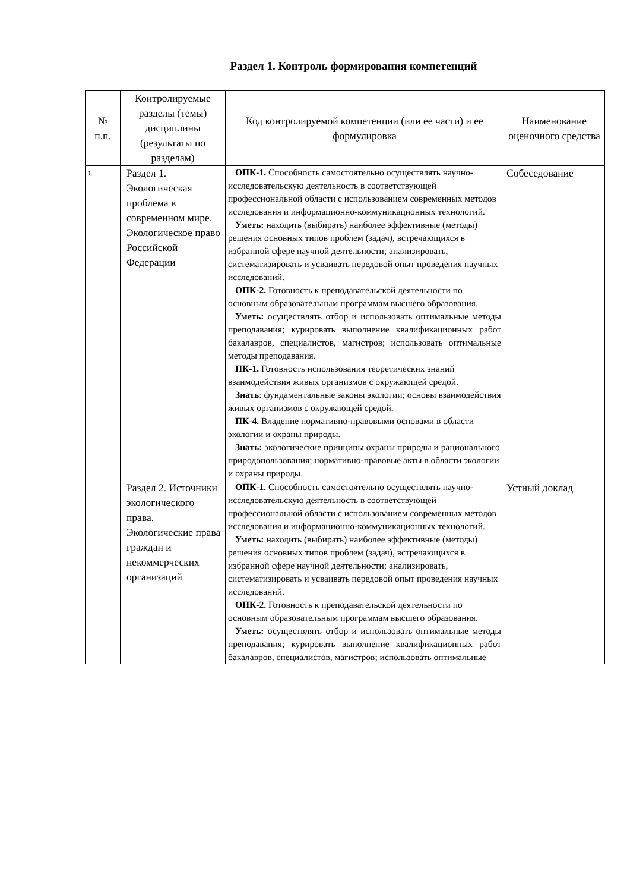Раздел 1. Контроль формирования компетенций
| № п.п. | Контролируемые разделы (темы) дисциплины (результаты по разделам) | Код контролируемой компетенции (или ее части) и ее формулировка | Наименование оценочного средства |
| --- | --- | --- | --- |
| 1. | Раздел 1. Экологическая проблема в современном мире. Экологическое право Российской Федерации | ОПК-1. Способность самостоятельно осуществлять научно-исследовательскую деятельность в соответствующей профессиональной области с использованием современных методов исследования и информационно-коммуникационных технологий. Уметь: находить (выбирать) наиболее эффективные (методы) решения основных типов проблем (задач), встречающихся в избранной сфере научной деятельности; анализировать, систематизировать и усваивать передовой опыт проведения научных исследований. ОПК-2. Готовность к преподавательской деятельности по основным образовательным программам высшего образования. Уметь: осуществлять отбор и использовать оптимальные методы преподавания; курировать выполнение квалификационных работ бакалавров, специалистов, магистров; использовать оптимальные методы преподавания. ПК-1. Готовность использования теоретических знаний взаимодействия живых организмов с окружающей средой. Знать : фундаментальные законы экологии; основы взаимодействия живых организмов с окружающей средой. ПК-4. Владение нормативно-правовыми основами в области экологии и охраны природы. Знать: экологические принципы охраны природы и рационального природопользования; нормативно-правовые акты в области экологии и охраны природы. | Собеседование |
| | Раздел 2. Источники экологического права. Экологические права граждан и некоммерческих организаций | ОПК-1. Способность самостоятельно осуществлять научно-исследовательскую деятельность в соответствующей профессиональной области с использованием современных методов исследования и информационно-коммуникационных технологий. Уметь: находить (выбирать) наиболее эффективные (методы) решения основных типов проблем (задач), встречающихся в избранной сфере научной деятельности; анализировать, систематизировать и усваивать передовой опыт проведения научных исследований. ОПК-2. Готовность к преподавательской деятельности по основным образовательным программам высшего образования. Уметь: осуществлять отбор и использовать оптимальные методы преподавания; курировать выполнение квалификационных работ бакалавров, специалистов, магистров; использовать оптимальные | Устный доклад |